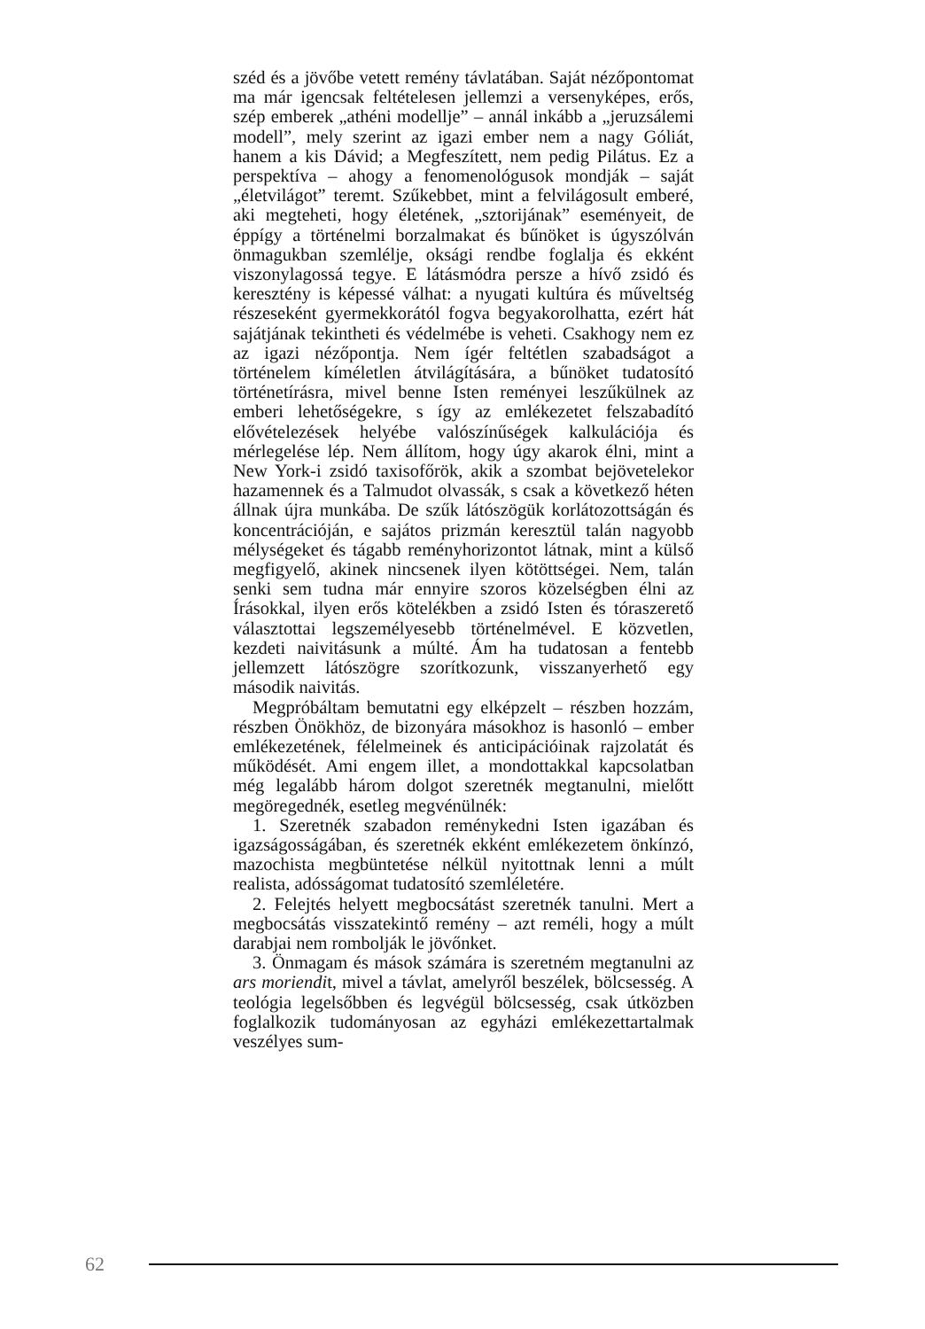széd és a jövőbe vetett remény távlatában. Saját nézőpontomat ma már igencsak feltételesen jellemzi a versenyképes, erős, szép emberek „athéni modellje” – annál inkább a „jeruzsálemi modell”, mely szerint az igazi ember nem a nagy Góliát, hanem a kis Dávid; a Megfeszített, nem pedig Pilátus. Ez a perspektíva – ahogy a fenomenológusok mondják – saját „életvilágot” teremt. Szűkebbet, mint a felvilágosult emberé, aki megteheti, hogy életének, „sztorijának” eseményeit, de éppígy a történelmi borzalmakat és bűnöket is úgyszólván önmagukban szemlélje, oksági rendbe foglalja és ekként viszonylagossá tegye. E látásmódra persze a hívő zsidó és keresztény is képessé válhat: a nyugati kultúra és műveltség részeseként gyermekkorától fogva begyakorolhatta, ezért hát sajátjának tekintheti és védelmébe is veheti. Csakhogy nem ez az igazi nézőpontja. Nem ígér feltétlen szabadságot a történelem kíméletlen átvilágítására, a bűnöket tudatosító történetírásra, mivel benne Isten reményei leszűkülnek az emberi lehetőségekre, s így az emlékezetet felszabadító elővételezések helyébe valószínűségek kalkulációja és mérlegelése lép. Nem állítom, hogy úgy akarok élni, mint a New York-i zsidó taxisofőrök, akik a szombat bejövetelekor hazamennek és a Talmudot olvassák, s csak a következő héten állnak újra munkába. De szűk látószögük korlátozottságán és koncentrációján, e sajátos prizmán keresztül talán nagyobb mélységeket és tágabb reményhorizontot látnak, mint a külső megfigyelő, akinek nincsenek ilyen kötöttségei. Nem, talán senki sem tudna már ennyire szoros közelségben élni az Írásokkal, ilyen erős kötelékben a zsidó Isten és tóraszerető választottai legszemélyesebb történelmével. E közvetlen, kezdeti naivitásunk a múlté. Ám ha tudatosan a fentebb jellemzett látószögre szorítkozunk, visszanyerhető egy második naivitás.
Megpróbáltam bemutatni egy elképzelt – részben hozzám, részben Önökhöz, de bizonyára másokhoz is hasonló – ember emlékezetének, félelmeinek és anticipációinak rajzolatát és működését. Ami engem illet, a mondottakkal kapcsolatban még legalább három dolgot szeretnék megtanulni, mielőtt megöregednék, esetleg megvénülnék:
1. Szeretnék szabadon reménykedni Isten igazában és igazságosságában, és szeretnék ekként emlékezetem önkínzó, mazochista megbüntetése nélkül nyitottnak lenni a múlt realista, adósságomat tudatosító szemléletére.
2. Felejtés helyett megbocsátást szeretnék tanulni. Mert a megbocsátás visszatekintő remény – azt reméli, hogy a múlt darabjai nem rombolják le jövőnket.
3. Önmagam és mások számára is szeretném megtanulni az ars moriendit, mivel a távlat, amelyről beszélek, bölcsesség. A teológia legelsőbben és legvégül bölcsesség, csak útközben foglalkozik tudományosan az egyházi emlékezettartalmak veszélyes sum-
62